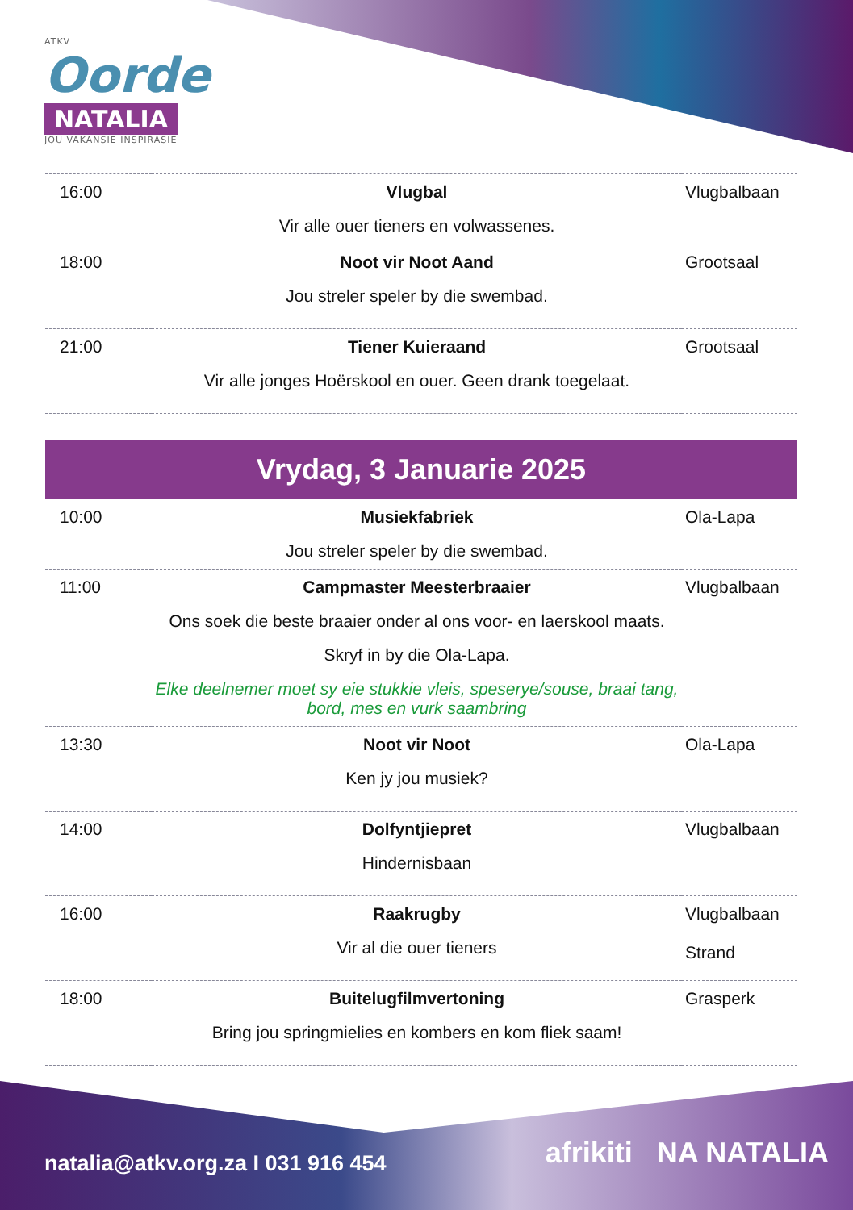ATKV
Oorde
NATALIA
JOU VAKANSIE INSPIRASIE
| 16:00 | Vlugbal Vir alle ouer tieners en volwassenes. | Vlugbalbaan |
| 18:00 | Noot vir Noot Aand Jou streler speler by die swembad. | Grootsaal |
| 21:00 | Tiener Kuieraand Vir alle jonges Hoërskool en ouer. Geen drank toegelaat. | Grootsaal |
| Vrydag, 3 Januarie 2025 | | |
| 10:00 | Musiekfabriek Jou streler speler by die swembad. | Ola-Lapa |
| 11:00 | Campmaster Meesterbraaier Ons soek die beste braaier onder al ons voor- en laerskool maats. Skryf in by die Ola-Lapa. Elke deelnemer moet sy eie stukkie vleis, speserye/souse, braai tang, bord, mes en vurk saambring | Vlugbalbaan |
| 13:30 | Noot vir Noot Ken jy jou musiek? | Ola-Lapa |
| 14:00 | Dolfyntjiepret Hindernisbaan | Vlugbalbaan |
| 16:00 | Raakrugby Vir al die ouer tieners | Vlugbalbaan Strand |
| 18:00 | Buitelugfilmvertoning Bring jou springmielies en kombers en kom fliek saam! | Grasperk |
natalia@atkv.org.za I 031 916 454
afrikiti NA NATALIA